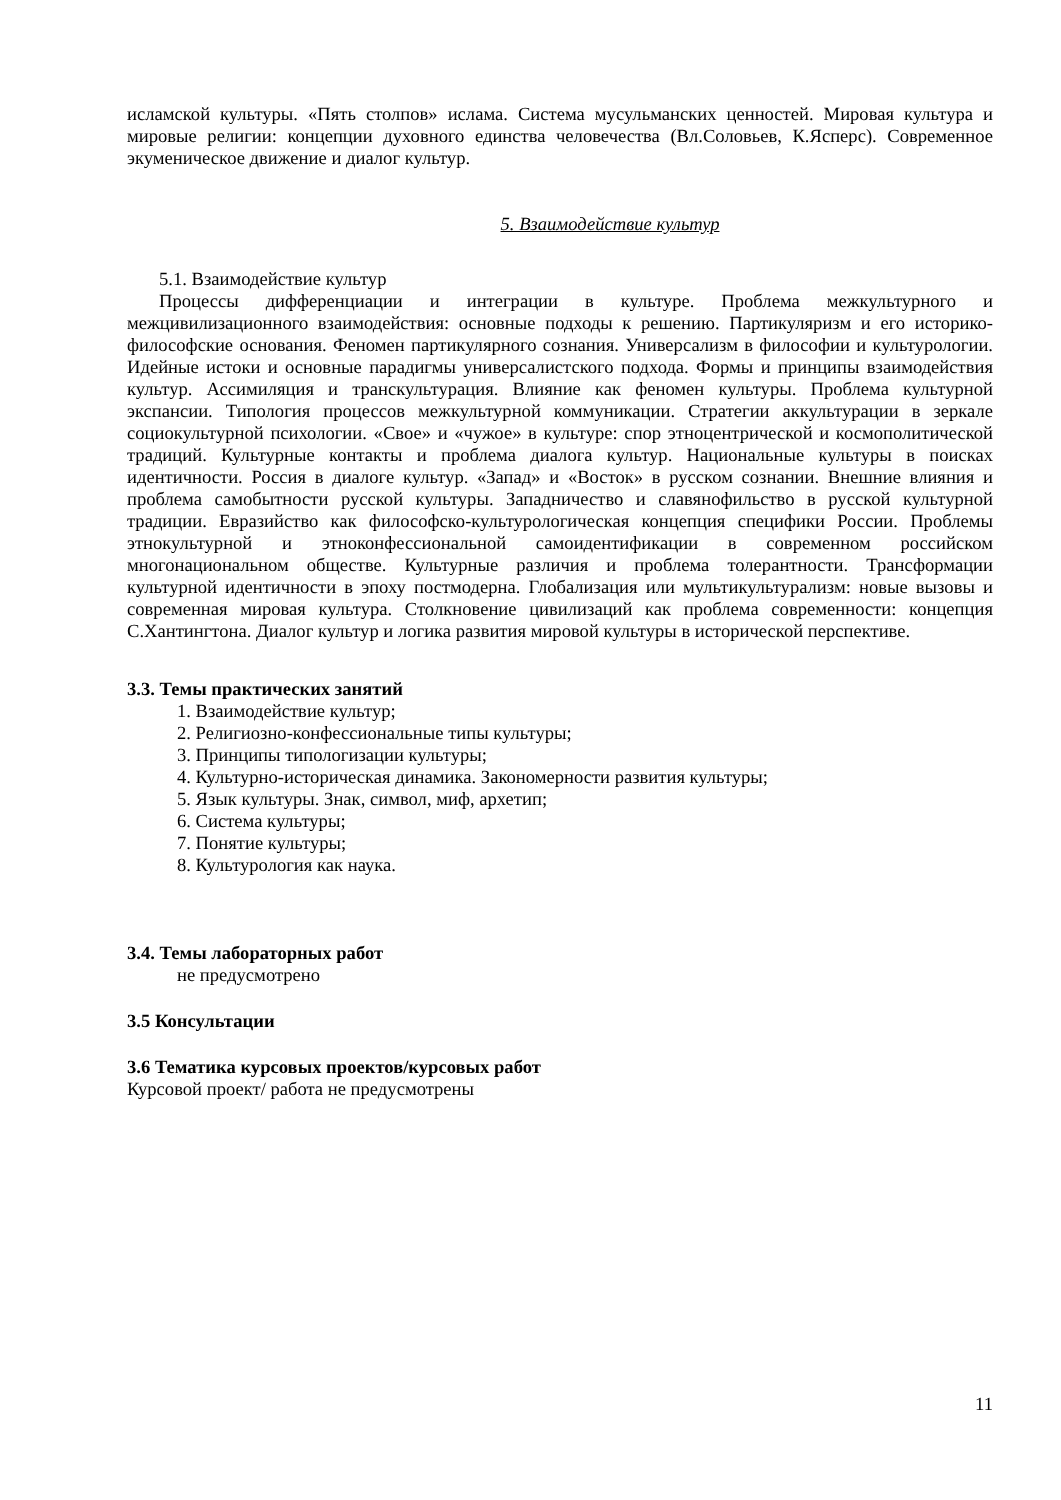исламской культуры. «Пять столпов» ислама. Система мусульманских ценностей. Мировая культура и мировые религии: концепции духовного единства человечества (Вл.Соловьев, К.Ясперс). Современное экуменическое движение и диалог культур.
5. Взаимодействие культур
5.1. Взаимодействие культур
Процессы дифференциации и интеграции в культуре. Проблема межкультурного и межцивилизационного взаимодействия: основные подходы к решению. Партикуляризм и его историко-философские основания. Феномен партикулярного сознания. Универсализм в философии и культурологии. Идейные истоки и основные парадигмы универсалистского подхода. Формы и принципы взаимодействия культур. Ассимиляция и транскультурация. Влияние как феномен культуры. Проблема культурной экспансии. Типология процессов межкультурной коммуникации. Стратегии аккультурации в зеркале социокультурной психологии. «Свое» и «чужое» в культуре: спор этноцентрической и космополитической традиций. Культурные контакты и проблема диалога культур. Национальные культуры в поисках идентичности. Россия в диалоге культур. «Запад» и «Восток» в русском сознании. Внешние влияния и проблема самобытности русской культуры. Западничество и славянофильство в русской культурной традиции. Евразийство как философско-культурологическая концепция специфики России. Проблемы этнокультурной и этноконфессиональной самоидентификации в современном российском многонациональном обществе. Культурные различия и проблема толерантности. Трансформации культурной идентичности в эпоху постмодерна. Глобализация или мультикультурализм: новые вызовы и современная мировая культура. Столкновение цивилизаций как проблема современности: концепция С.Хантингтона. Диалог культур и логика развития мировой культуры в исторической перспективе.
3.3. Темы практических занятий
1. Взаимодействие культур;
2. Религиозно-конфессиональные типы культуры;
3. Принципы типологизации культуры;
4. Культурно-историческая динамика. Закономерности развития культуры;
5. Язык культуры. Знак, символ, миф, архетип;
6. Система культуры;
7. Понятие культуры;
8. Культурология как наука.
3.4. Темы лабораторных работ
не предусмотрено
3.5 Консультации
3.6 Тематика курсовых проектов/курсовых работ
Курсовой проект/ работа не предусмотрены
11